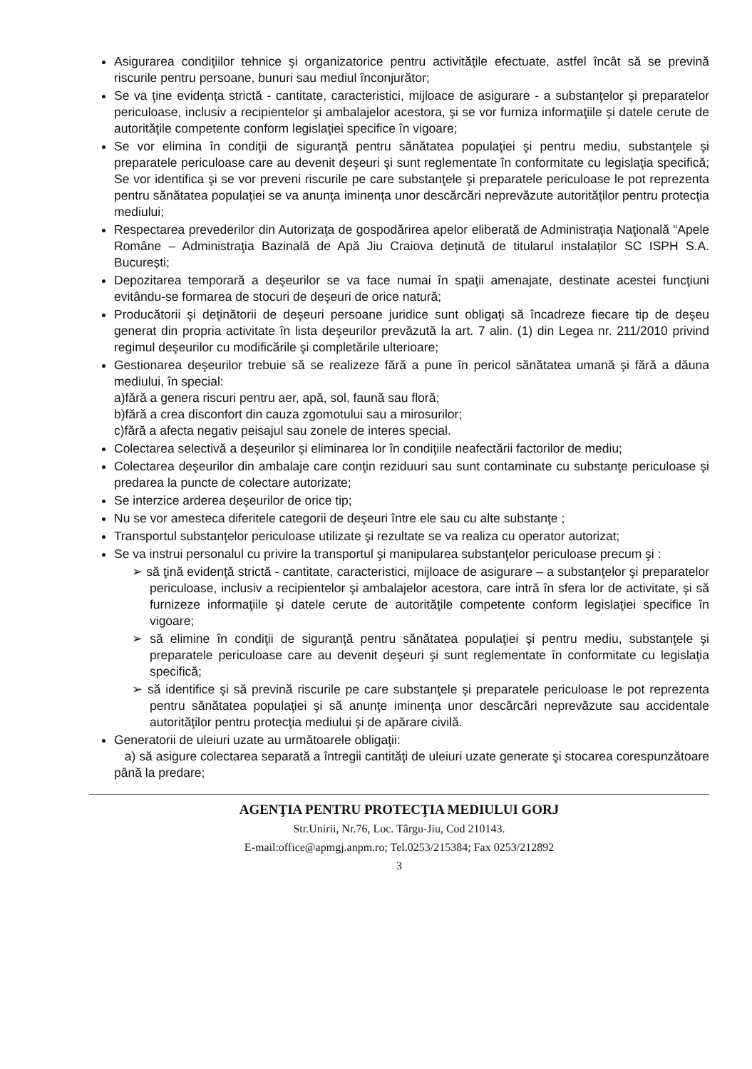Asigurarea condiţiilor tehnice şi organizatorice pentru activităţile efectuate, astfel încât să se prevină riscurile pentru persoane, bunuri sau mediul înconjurător;
Se va ţine evidenţa strictă - cantitate, caracteristici, mijloace de asigurare - a substanţelor şi preparatelor periculoase, inclusiv a recipientelor şi ambalajelor acestora, şi se vor furniza informaţiile şi datele cerute de autorităţile competente conform legislaţiei specifice în vigoare;
Se vor elimina în condiţii de siguranţă pentru sănătatea populaţiei şi pentru mediu, substanţele şi preparatele periculoase care au devenit deşeuri şi sunt reglementate în conformitate cu legislaţia specifică; Se vor identifica şi se vor preveni riscurile pe care substanţele şi preparatele periculoase le pot reprezenta pentru sănătatea populaţiei se va anunţa iminenţa unor descărcări neprevăzute autorităţilor pentru protecţia mediului;
Respectarea prevederilor din Autorizaţa de gospodărirea apelor eliberată de Administraţia Naţională “Apele Române – Administraţia Bazinală de Apă Jiu Craiova deținută de titularul instalaților SC ISPH S.A. București;
Depozitarea temporară a deşeurilor se va face numai în spaţii amenajate, destinate acestei funcţiuni evitându-se formarea de stocuri de deşeuri de orice natură;
Producătorii şi deţinătorii de deşeuri persoane juridice sunt obligaţi să încadreze fiecare tip de deşeu generat din propria activitate în lista deşeurilor prevăzută la art. 7 alin. (1) din Legea nr. 211/2010 privind regimul deşeurilor cu modificările şi completările ulterioare;
Gestionarea deşeurilor trebuie să se realizeze fără a pune în pericol sănătatea umană şi fără a dăuna mediului, în special:
a)fără a genera riscuri pentru aer, apă, sol, faună sau floră;
b)fără a crea disconfort din cauza zgomotului sau a mirosurilor;
c)fără a afecta negativ peisajul sau zonele de interes special.
Colectarea selectivă a deşeurilor şi eliminarea lor în condiţiile neafectării factorilor de mediu;
Colectarea deşeurilor din ambalaje care conţin reziduuri sau sunt contaminate cu substanţe periculoase şi predarea la puncte de colectare autorizate;
Se interzice arderea deşeurilor de orice tip;
Nu se vor amesteca diferitele categorii de deşeuri între ele sau cu alte substanţe ;
Transportul substanţelor periculoase utilizate şi rezultate se va realiza cu operator autorizat;
Se va instrui personalul cu privire la transportul şi manipularea substanţelor periculoase precum şi :
➢ să ţină evidenţă strictă - cantitate, caracteristici, mijloace de asigurare – a substanţelor şi preparatelor periculoase, inclusiv a recipientelor şi ambalajelor acestora, care intră în sfera lor de activitate, şi să furnizeze informaţiile şi datele cerute de autorităţile competente conform legislaţiei specifice în vigoare;
➢ să elimine în condiţii de siguranţă pentru sănătatea populaţiei şi pentru mediu, substanţele şi preparatele periculoase care au devenit deşeuri şi sunt reglementate în conformitate cu legislaţia specifică;
➢ să identifice şi să prevină riscurile pe care substanţele şi preparatele periculoase le pot reprezenta pentru sănătatea populaţiei şi să anunţe iminenţa unor descărcări neprevăzute sau accidentale autorităţilor pentru protecţia mediului şi de apărare civilă.
Generatorii de uleiuri uzate au următoarele obligaţii:
a) să asigure colectarea separată a întregii cantităţi de uleiuri uzate generate şi stocarea corespunzătoare până la predare;
AGENŢIA PENTRU PROTECŢIA MEDIULUI GORJ
Str.Unirii, Nr.76, Loc. Târgu-Jiu, Cod 210143.
E-mail:office@apmgj.anpm.ro; Tel.0253/215384; Fax 0253/212892
3